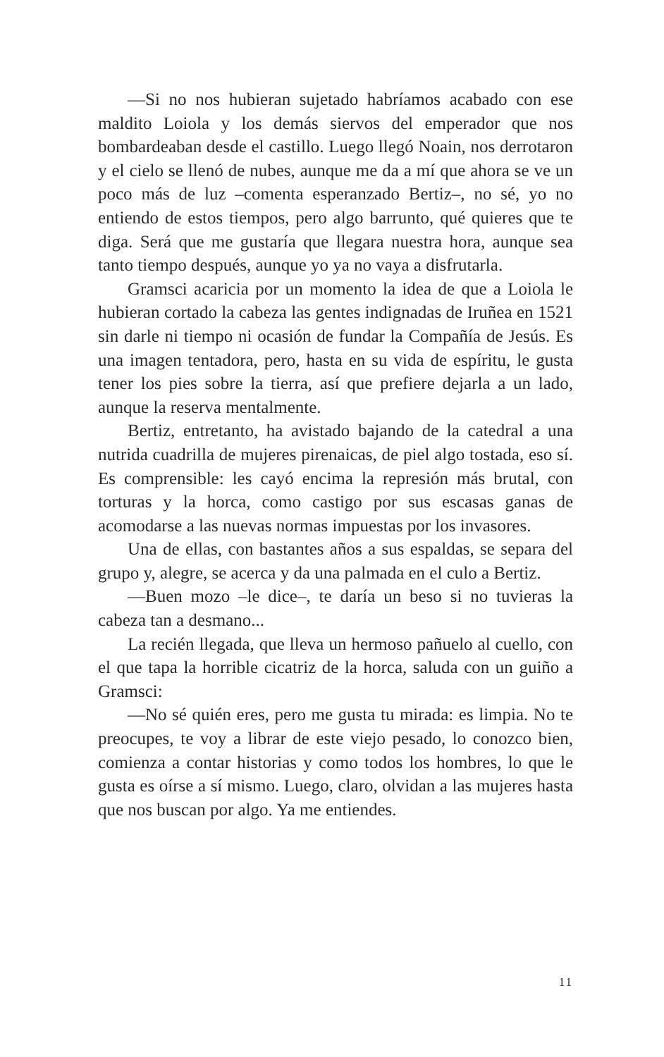—Si no nos hubieran sujetado habríamos acabado con ese maldito Loiola y los demás siervos del emperador que nos bombardeaban desde el castillo. Luego llegó Noain, nos derrotaron y el cielo se llenó de nubes, aunque me da a mí que ahora se ve un poco más de luz –comenta esperanzado Bertiz–, no sé, yo no entiendo de estos tiempos, pero algo barrunto, qué quieres que te diga. Será que me gustaría que llegara nuestra hora, aunque sea tanto tiempo después, aunque yo ya no vaya a disfrutarla.
Gramsci acaricia por un momento la idea de que a Loiola le hubieran cortado la cabeza las gentes indignadas de Iruñea en 1521 sin darle ni tiempo ni ocasión de fundar la Compañía de Jesús. Es una imagen tentadora, pero, hasta en su vida de espíritu, le gusta tener los pies sobre la tierra, así que prefiere dejarla a un lado, aunque la reserva mentalmente.
Bertiz, entretanto, ha avistado bajando de la catedral a una nutrida cuadrilla de mujeres pirenaicas, de piel algo tostada, eso sí. Es comprensible: les cayó encima la represión más brutal, con torturas y la horca, como castigo por sus escasas ganas de acomodarse a las nuevas normas impuestas por los invasores.
Una de ellas, con bastantes años a sus espaldas, se separa del grupo y, alegre, se acerca y da una palmada en el culo a Bertiz.
—Buen mozo –le dice–, te daría un beso si no tuvieras la cabeza tan a desmano...
La recién llegada, que lleva un hermoso pañuelo al cuello, con el que tapa la horrible cicatriz de la horca, saluda con un guiño a Gramsci:
—No sé quién eres, pero me gusta tu mirada: es limpia. No te preocupes, te voy a librar de este viejo pesado, lo conozco bien, comienza a contar historias y como todos los hombres, lo que le gusta es oírse a sí mismo. Luego, claro, olvidan a las mujeres hasta que nos buscan por algo. Ya me entiendes.
11